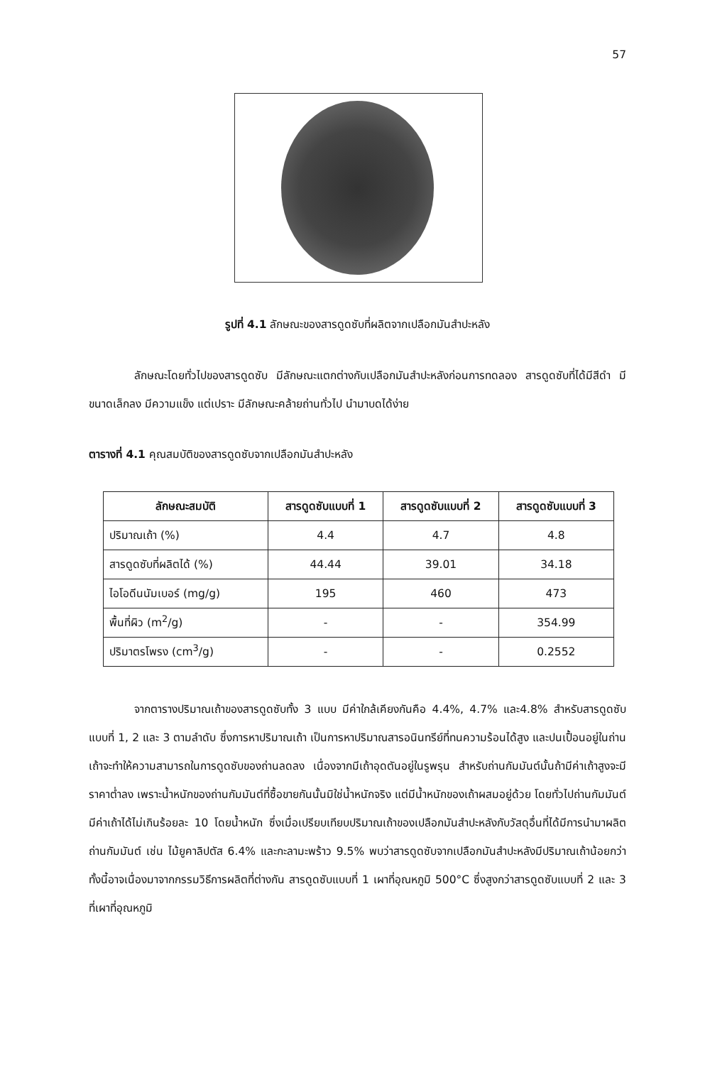57
รูปที่ 4.1 ลักษณะของสารดูดซับที่ผลิตจากเปลือกมันสำปะหลัง
ลักษณะโดยทั่วไปของสารดูดซับ มีลักษณะแตกต่างกับเปลือกมันสำปะหลังก่อนการทดลอง สารดูดซับที่ได้มีสีดำ มีขนาดเล็กลง มีความแข็ง แต่เปราะ มีลักษณะคล้ายถ่านทั่วไป นำมาบดได้ง่าย
ตารางที่ 4.1 คุณสมบัติของสารดูดซับจากเปลือกมันสำปะหลัง
| ลักษณะสมบัติ | สารดูดซับแบบที่ 1 | สารดูดซับแบบที่ 2 | สารดูดซับแบบที่ 3 |
| --- | --- | --- | --- |
| ปริมาณเถ้า (%) | 4.4 | 4.7 | 4.8 |
| สารดูดซับที่ผลิตได้ (%) | 44.44 | 39.01 | 34.18 |
| ไอโอดีนนัมเบอร์ (mg/g) | 195 | 460 | 473 |
| พื้นที่ผิว (m<sup>2</sup>/g) | - | - | 354.99 |
| ปริมาตรโพรง (cm<sup>3</sup>/g) | - | - | 0.2552 |
จากตารางปริมาณเถ้าของสารดูดซับทั้ง 3 แบบ มีค่าใกล้เคียงกันคือ 4.4%, 4.7% และ4.8% สำหรับสารดูดซับแบบที่ 1, 2 และ 3 ตามลำดับ ซึ่งการหาปริมาณเถ้า เป็นการหาปริมาณสารอนินทรีย์ที่ทนความร้อนได้สูง และปนเปื้อนอยู่ในถ่าน เถ้าจะทำให้ความสามารถในการดูดซับของถ่านลดลง เนื่องจากมีเถ้าอุดตันอยู่ในรูพรุน สำหรับถ่านกัมมันต์นั้นถ้ามีค่าเถ้าสูงจะมีราคาต่ำลง เพราะน้ำหนักของถ่านกัมมันต์ที่ซื้อขายกันนั้นมิใช่น้ำหนักจริง แต่มีน้ำหนักของเถ้าผสมอยู่ด้วย โดยทั่วไปถ่านกัมมันต์มีค่าเถ้าได้ไม่เกินร้อยละ 10 โดยน้ำหนัก ซึ่งเมื่อเปรียบเทียบปริมาณเถ้าของเปลือกมันสำปะหลังกับวัสดุอื่นที่ได้มีการนำมาผลิตถ่านกัมมันต์ เช่น ไม้ยูคาลิปตัส 6.4% และกะลามะพร้าว 9.5% พบว่าสารดูดซับจากเปลือกมันสำปะหลังมีปริมาณเถ้าน้อยกว่า ทั้งนี้อาจเนื่องมาจากกรรมวิธีการผลิตที่ต่างกัน สารดูดซับแบบที่ 1 เผาที่อุณหภูมิ 500°C ซึ่งสูงกว่าสารดูดซับแบบที่ 2 และ 3 ที่เผาที่อุณหภูมิ